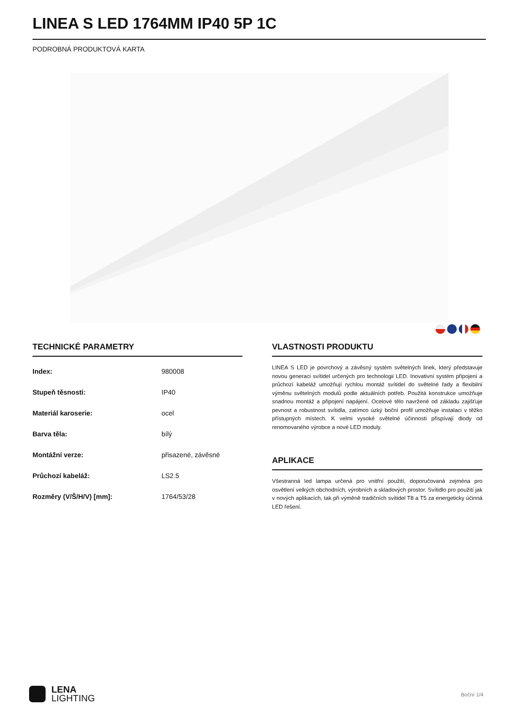LINEA S LED 1764MM IP40 5P 1C
PODROBNÁ PRODUKTOVÁ KARTA
TECHNICKÉ PARAMETRY
| Index: | 980008 |
| Stupeň těsnosti: | IP40 |
| Materiál karoserie: | ocel |
| Barva těla: | bílý |
| Montážní verze: | přisazené, závěsné |
| Průchozí kabeláž: | LS2.5 |
| Rozměry (V/Š/H/V) [mm]: | 1764/53/28 |
VLASTNOSTI PRODUKTU
LINEA S LED je povrchový a závěsný systém světelných linek, který představuje novou generaci svítidel určených pro technologii LED. Inovativní systém připojení a průchozí kabeláž umožňují rychlou montáž svítidel do světelné řady a flexibilní výměnu světelných modulů podle aktuálních potřeb. Použitá konstrukce umožňuje snadnou montáž a připojení napájení. Ocelové tělo navržené od základu zajišťuje pevnost a robustnost svítidla, zatímco úzký boční profil umožňuje instalaci v těžko přístupných místech. K velmi vysoké světelné účinnosti přispívají diody od renomovaného výrobce a nové LED moduly.
APLIKACE
Všestranná led lampa určená pro vnitřní použití, doporučovaná zejména pro osvětlení velkých obchodních, výrobních a skladových prostor. Svítidlo pro použití jak v nových aplikacích, tak při výměně tradičních svítidel T8 a T5 za energeticky účinná LED řešení.
LENA
LIGHTING
Boční 1/4